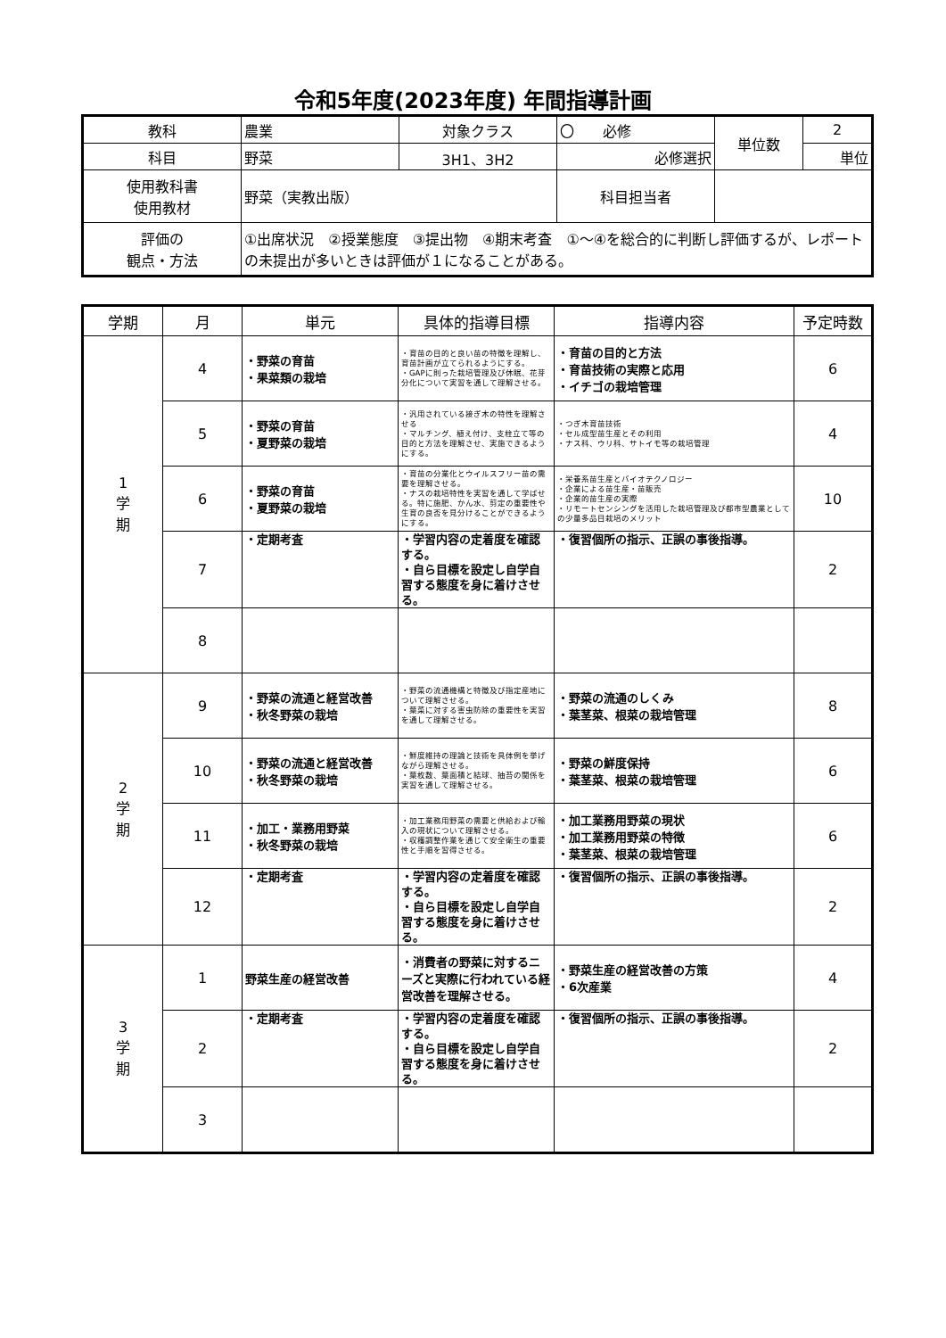令和5年度(2023年度) 年間指導計画
| 教科 | 農業 | 対象クラス | 〇 必修 | 単位数 | 2 |
| 科目 | 野菜 | 3H1、3H2 | 必修選択 | | 単位 |
| 使用教科書 使用教材 | 野菜（実教出版） | | 科目担当者 | | |
| 評価の 観点・方法 | ①出席状況 ②授業態度 ③提出物 ④期末考査 ①～④を総合的に判断し評価するが、レポートの未提出が多いときは評価が１になることがある。 | | | | |
| 学期 | 月 | 単元 | 具体的指導目標 | 指導内容 | 予定時数 |
| --- | --- | --- | --- | --- | --- |
| 1 学 期 | 4 | ・野菜の育苗 ・果菜類の栽培 | ・育苗の目的と良い苗の特徴を理解し、育苗計画が立てられるようにする。 ・GAPに則った栽培管理及び休眠、花芽分化について実習を通して理解させる。 | ・育苗の目的と方法 ・育苗技術の実際と応用 ・イチゴの栽培管理 | 6 |
| | 5 | ・野菜の育苗 ・夏野菜の栽培 | ・汎用されている接ぎ木の特性を理解させる ・マルチング、植え付け、支柱立て等の目的と方法を理解させ、実施できるようにする。 | ・つぎ木育苗技術 ・セル成型苗生産とその利用 ・ナス科、ウリ科、サトイモ等の栽培管理 | 4 |
| | 6 | ・野菜の育苗 ・夏野菜の栽培 | ・育苗の分業化とウイルスフリー苗の需要を理解させる。 ・ナスの栽培特性を実習を通して学ばせる。特に施肥、かん水、剪定の重要性や生育の良否を見分けることができるようにする。 | ・栄養系苗生産とバイオテクノロジー ・企業による苗生産・苗販売 ・企業的苗生産の実際 ・リモートセンシングを活用した栽培管理及び都市型農業としての少量多品目栽培のメリット | 10 |
| | 7 | ・定期考査 | ・学習内容の定着度を確認する。 ・自ら目標を設定し自学自習する態度を身に着けさせる。 | ・復習個所の指示、正誤の事後指導。 | 2 |
| | 8 | | | | |
| 2 学 期 | 9 | ・野菜の流通と経営改善 ・秋冬野菜の栽培 | ・野菜の流通機構と特徴及び指定産地について理解させる。 ・葉菜に対する害虫防除の重要性を実習を通して理解させる。 | ・野菜の流通のしくみ ・葉茎菜、根菜の栽培管理 | 8 |
| | 10 | ・野菜の流通と経営改善 ・秋冬野菜の栽培 | ・鮮度維持の理論と技術を具体例を挙げながら理解させる。 ・葉枚数、葉面積と結球、抽苔の関係を実習を通して理解させる。 | ・野菜の鮮度保持 ・葉茎菜、根菜の栽培管理 | 6 |
| | 11 | ・加工・業務用野菜 ・秋冬野菜の栽培 | ・加工業務用野菜の需要と供給および輸入の現状について理解させる。 ・収穫調整作業を通じて安全衛生の重要性と手順を習得させる。 | ・加工業務用野菜の現状 ・加工業務用野菜の特徴 ・葉茎菜、根菜の栽培管理 | 6 |
| | 12 | ・定期考査 | ・学習内容の定着度を確認する。 ・自ら目標を設定し自学自習する態度を身に着けさせる。 | ・復習個所の指示、正誤の事後指導。 | 2 |
| 3 学 期 | 1 | 野菜生産の経営改善 | ・消費者の野菜に対するニーズと実際に行われている経営改善を理解させる。 | ・野菜生産の経営改善の方策 ・6次産業 | 4 |
| | 2 | ・定期考査 | ・学習内容の定着度を確認する。 ・自ら目標を設定し自学自習する態度を身に着けさせる。 | ・復習個所の指示、正誤の事後指導。 | 2 |
| | 3 | | | | |